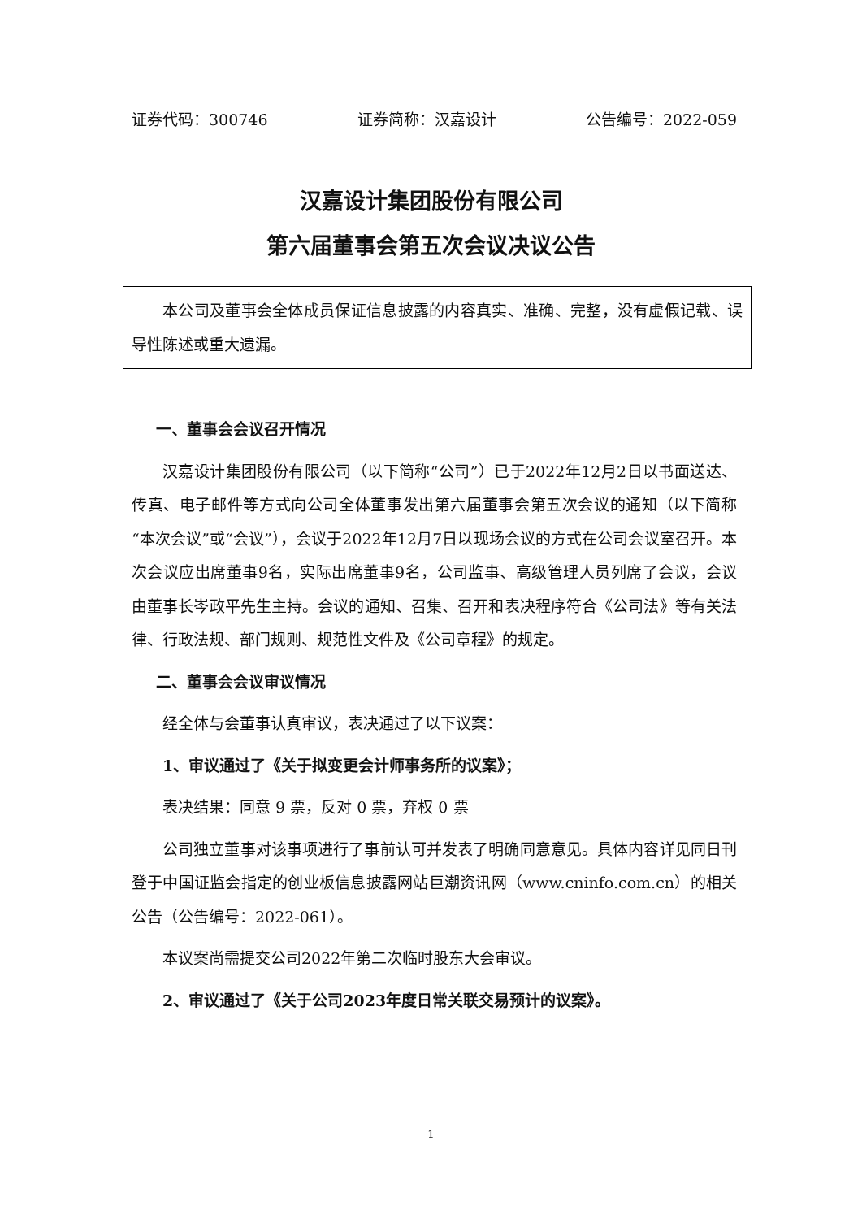证券代码：300746 证券简称：汉嘉设计 公告编号：2022-059
汉嘉设计集团股份有限公司
第六届董事会第五次会议决议公告
本公司及董事会全体成员保证信息披露的内容真实、准确、完整，没有虚假记载、误导性陈述或重大遗漏。
一、董事会会议召开情况
汉嘉设计集团股份有限公司（以下简称“公司”）已于2022年12月2日以书面送达、传真、电子邮件等方式向公司全体董事发出第六届董事会第五次会议的通知（以下简称“本次会议”或“会议”），会议于2022年12月7日以现场会议的方式在公司会议室召开。本次会议应出席董事9名，实际出席董事9名，公司监事、高级管理人员列席了会议，会议由董事长岑政平先生主持。会议的通知、召集、召开和表决程序符合《公司法》等有关法律、行政法规、部门规则、规范性文件及《公司章程》的规定。
二、董事会会议审议情况
经全体与会董事认真审议，表决通过了以下议案：
1、审议通过了《关于拟变更会计师事务所的议案》；
表决结果：同意 9 票，反对 0 票，弃权 0 票
公司独立董事对该事项进行了事前认可并发表了明确同意意见。具体内容详见同日刊登于中国证监会指定的创业板信息披露网站巨潮资讯网（www.cninfo.com.cn）的相关公告（公告编号：2022-061）。
本议案尚需提交公司2022年第二次临时股东大会审议。
2、审议通过了《关于公司2023年度日常关联交易预计的议案》。
1